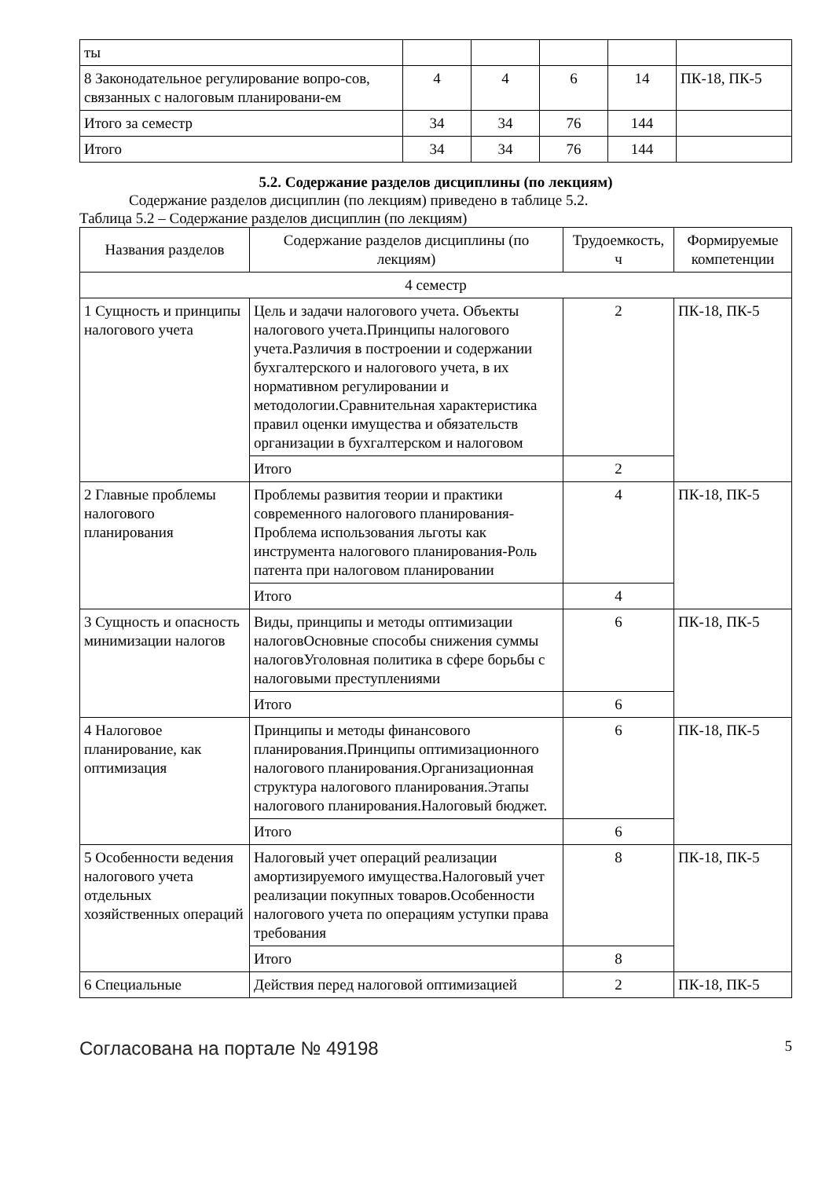| ты | | | | | |
| 8 Законодательное регулирование вопро-сов, связанных с налоговым планировани-ем | 4 | 4 | 6 | 14 | ПК-18, ПК-5 |
| Итого за семестр | 34 | 34 | 76 | 144 | |
| Итого | 34 | 34 | 76 | 144 | |
5.2. Содержание разделов дисциплины (по лекциям)
Содержание разделов дисциплин (по лекциям) приведено в таблице 5.2.
Таблица 5.2 – Содержание разделов дисциплин (по лекциям)
| Названия разделов | Содержание разделов дисциплины (по лекциям) | Трудоемкость, ч | Формируемые компетенции |
| --- | --- | --- | --- |
| 4 семестр | | | |
| 1 Сущность и принципы налогового учета | Цель и задачи налогового учета. Объекты налогового учета.Принципы налогового учета.Различия в построении и содержании бухгалтерского и налогового учета, в их нормативном регулировании и методологии.Сравнительная характеристика правил оценки имущества и обязательств организации в бухгалтерском и налоговом | 2 | ПК-18, ПК-5 |
| | Итого | 2 | |
| 2 Главные проблемы налогового планирования | Проблемы развития теории и практики современного налогового планирования-Проблема использования льготы как инструмента налогового планирования-Роль патента при налоговом планировании | 4 | ПК-18, ПК-5 |
| | Итого | 4 | |
| 3 Сущность и опасность минимизации налогов | Виды, принципы и методы оптимизации налоговОсновные способы снижения суммы налоговУголовная политика в сфере борьбы с налоговыми преступлениями | 6 | ПК-18, ПК-5 |
| | Итого | 6 | |
| 4 Налоговое планирование, как оптимизация | Принципы и методы финансового планирования.Принципы оптимизационного налогового планирования.Организационная структура налогового планирования.Этапы налогового планирования.Налоговый бюджет. | 6 | ПК-18, ПК-5 |
| | Итого | 6 | |
| 5 Особенности ведения налогового учета отдельных хозяйственных операций | Налоговый учет операций реализации амортизируемого имущества.Налоговый учет реализации покупных товаров.Особенности налогового учета по операциям уступки права требования | 8 | ПК-18, ПК-5 |
| | Итого | 8 | |
| 6 Специальные | Действия перед налоговой оптимизацией | 2 | ПК-18, ПК-5 |
Согласована на портале № 49198 5